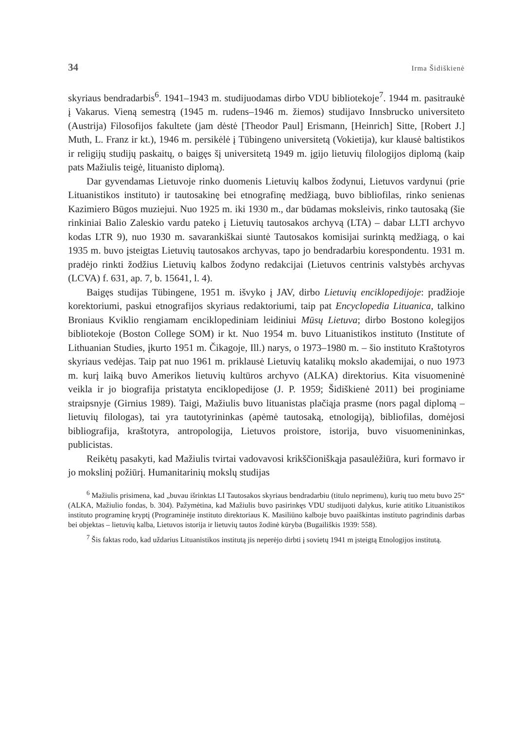34 Irma Šidiškienė
skyriaus bendradarbis<sup>6</sup>. 1941–1943 m. studijuodamas dirbo VDU bibliotekoje<sup>7</sup>. 1944 m. pasitraukė į Vakarus. Vieną semestrą (1945 m. rudens–1946 m. žiemos) studijavo Innsbrucko universiteto (Austrija) Filosofijos fakultete (jam dėstė [Theodor Paul] Erismann, [Heinrich] Sitte, [Robert J.] Muth, L. Franz ir kt.), 1946 m. persikėlė į Tübingeno universitetą (Vokietija), kur klausė baltistikos ir religijų studijų paskaitų, o baigęs šį universitetą 1949 m. įgijo lietuvių filologijos diplomą (kaip pats Mažiulis teigė, lituanisto diplomą).
Dar gyvendamas Lietuvoje rinko duomenis Lietuvių kalbos žodynui, Lietuvos vardynui (prie Lituanistikos instituto) ir tautosakinę bei etnografinę medžiagą, buvo bibliofilas, rinko senienas Kazimiero Būgos muziejui. Nuo 1925 m. iki 1930 m., dar būdamas moksleivis, rinko tautosaką (šie rinkiniai Balio Zaleskio vardu pateko į Lietuvių tautosakos archyvą (LTA) – dabar LLTI archyvo kodas LTR 9), nuo 1930 m. savarankiškai siuntė Tautosakos komisijai surinktą medžiagą, o kai 1935 m. buvo įsteigtas Lietuvių tautosakos archyvas, tapo jo bendradarbiu korespondentu. 1931 m. pradėjo rinkti žodžius Lietuvių kalbos žodyno redakcijai (Lietuvos centrinis valstybės archyvas (LCVA) f. 631, ap. 7, b. 15641, l. 4).
Baigęs studijas Tübingene, 1951 m. išvyko į JAV, dirbo Lietuvių enciklopedijoje: pradžioje korektoriumi, paskui etnografijos skyriaus redaktoriumi, taip pat Encyclopedia Lituanica, talkino Broniaus Kviklio rengiamam enciklopediniam leidiniui Mūsų Lietuva; dirbo Bostono kolegijos bibliotekoje (Boston College SOM) ir kt. Nuo 1954 m. buvo Lituanistikos instituto (Institute of Lithuanian Studies, įkurto 1951 m. Čikagoje, Ill.) narys, o 1973–1980 m. – šio instituto Kraštotyros skyriaus vedėjas. Taip pat nuo 1961 m. priklausė Lietuvių katalikų mokslo akademijai, o nuo 1973 m. kurį laiką buvo Amerikos lietuvių kultūros archyvo (ALKA) direktorius. Kita visuomeninė veikla ir jo biografija pristatyta enciklopedijose (J. P. 1959; Šidiškienė 2011) bei proginiame straipsnyje (Girnius 1989). Taigi, Mažiulis buvo lituanistas plačiąja prasme (nors pagal diplomą – lietuvių filologas), tai yra tautotyrininkas (apėmė tautosaką, etnologiją), bibliofilas, domėjosi bibliografija, kraštotyra, antropologija, Lietuvos proistore, istorija, buvo visuomenininkas, publicistas.
Reikėtų pasakyti, kad Mažiulis tvirtai vadovavosi krikščioniškąja pasaulėžiūra, kuri formavo ir jo mokslinį požiūrį. Humanitarinių mokslų studijas
<sup>6</sup> Mažiulis prisimena, kad „buvau išrinktas LI Tautosakos skyriaus bendradarbiu (titulo neprimenu), kurių tuo metu buvo 25“ (ALKA, Mažiulio fondas, b. 304). Pažymėtina, kad Mažiulis buvo pasirinkęs VDU studijuoti dalykus, kurie atitiko Lituanistikos instituto programinę kryptį (Programinėje instituto direktoriaus K. Masiliūno kalboje buvo paaiškintas instituto pagrindinis darbas bei objektas – lietuvių kalba, Lietuvos istorija ir lietuvių tautos žodinė kūryba (Bugailiškis 1939: 558).
<sup>7</sup> Šis faktas rodo, kad uždarius Lituanistikos institutą jis neperėjo dirbti į sovietų 1941 m įsteigtą Etnologijos institutą.